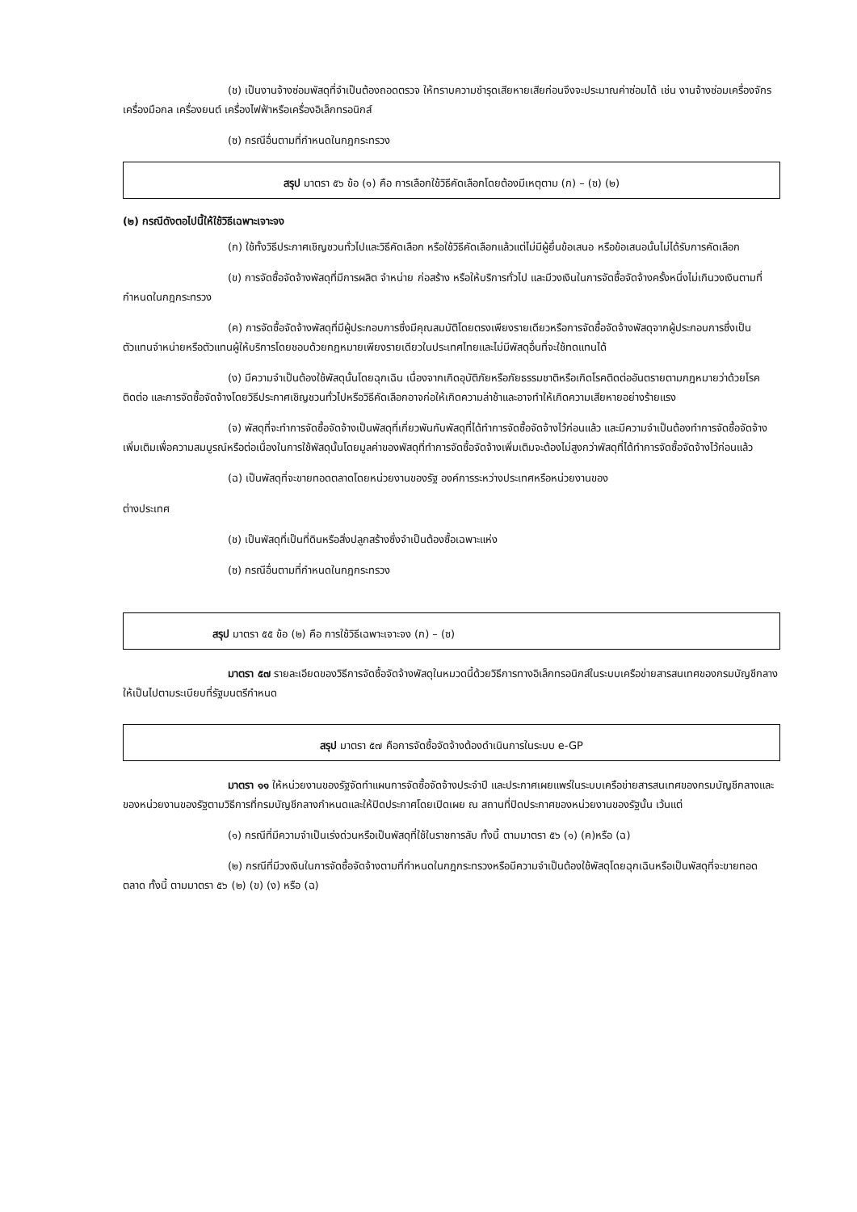(ช) เป็นงานจ้างซ่อมพัสดุที่จำเป็นต้องถอดตรวจ ให้ทราบความชำรุดเสียหายเสียก่อนจึงจะประมาณค่าซ่อมได้ เช่น งานจ้างซ่อมเครื่องจักร เครื่องมือกล เครื่องยนต์ เครื่องไฟฟ้าหรือเครื่องอิเล็กทรอนิกส์
(ซ) กรณีอื่นตามที่กำหนดในกฎกระทรวง
สรุป มาตรา ๕๖ ข้อ (๑) คือ การเลือกใช้วิธีคัดเลือกโดยต้องมีเหตุตาม (ก) – (ซ) (๒)
(๒) กรณีดังตอไปนี้ให้ใช้วิธีเฉพาะเจาะจง
(ก) ใช้ทั้งวิธีประกาศเชิญชวนทั่วไปและวิธีคัดเลือก หรือใช้วิธีคัดเลือกแล้วแต่ไม่มีผู้ยื่นข้อเสนอ หรือข้อเสนอนั้นไม่ได้รับการคัดเลือก
(ข) การจัดซื้อจัดจ้างพัสดุที่มีการผลิต จำหน่าย ก่อสร้าง หรือให้บริการทั่วไป และมีวงเงินในการจัดซื้อจัดจ้างครั้งหนึ่งไม่เกินวงเงินตามที่กำหนดในกฎกระทรวง
(ค) การจัดซื้อจัดจ้างพัสดุที่มีผู้ประกอบการซึ่งมีคุณสมบัติโดยตรงเพียงรายเดียวหรือการจัดซื้อจัดจ้างพัสดุจากผู้ประกอบการซึ่งเป็นตัวแทนจำหน่ายหรือตัวแทนผู้ให้บริการโดยชอบด้วยกฎหมายเพียงรายเดียวในประเทศไทยและไม่มีพัสดุอื่นที่จะใช้ทดแทนได้
(ง) มีความจำเป็นต้องใช้พัสดุนั้นโดยฉุกเฉิน เนื่องจากเกิดอุบัติภัยหรือภัยธรรมชาติหรือเกิดโรคติดต่ออันตรายตามกฎหมายว่าด้วยโรคติดต่อ และการจัดซื้อจัดจ้างโดยวิธีประกาศเชิญชวนทั่วไปหรือวิธีคัดเลือกอาจก่อให้เกิดความล่าช้าและอาจทำให้เกิดความเสียหายอย่างร้ายแรง
(จ) พัสดุที่จะทำการจัดซื้อจัดจ้างเป็นพัสดุที่เกี่ยวพันกับพัสดุที่ได้ทำการจัดซื้อจัดจ้างไว้ก่อนแล้ว และมีความจำเป็นต้องทำการจัดซื้อจัดจ้างเพิ่มเติมเพื่อความสมบูรณ์หรือต่อเนื่องในการใช้พัสดุนั้นโดยมูลค่าของพัสดุที่ทำการจัดซื้อจัดจ้างเพิ่มเติมจะต้องไม่สูงกว่าพัสดุที่ได้ทำการจัดซื้อจัดจ้างไว้ก่อนแล้ว
(ฉ) เป็นพัสดุที่จะขายทอดตลาดโดยหน่วยงานของรัฐ องค์การระหว่างประเทศหรือหน่วยงานของ
ต่างประเทศ
(ช) เป็นพัสดุที่เป็นที่ดินหรือสิ่งปลูกสร้างซึ่งจำเป็นต้องซื้อเฉพาะแห่ง
(ซ) กรณีอื่นตามที่กำหนดในกฎกระทรวง
สรุป มาตรา ๕๕ ข้อ (๒) คือ การใช้วิธีเฉพาะเจาะจง (ก) – (ซ)
มาตรา ๕๗ รายละเอียดของวิธีการจัดซื้อจัดจ้างพัสดุในหมวดนี้ด้วยวิธีการทางอิเล็กทรอนิกส์ในระบบเครือข่ายสารสนเทศของกรมบัญชีกลาง ให้เป็นไปตามระเบียบที่รัฐมนตรีกำหนด
สรุป มาตรา ๕๗ คือการจัดซื้อจัดจ้างต้องดำเนินการในระบบ e-GP
มาตรา ๑๑ ให้หน่วยงานของรัฐจัดทำแผนการจัดซื้อจัดจ้างประจำปี และประกาศเผยแพร่ในระบบเครือข่ายสารสนเทศของกรมบัญชีกลางและของหน่วยงานของรัฐตามวิธีการที่กรมบัญชีกลางกำหนดและให้ปิดประกาศโดยเปิดเผย ณ สถานที่ปิดประกาศของหน่วยงานของรัฐนั้น เว้นแต่
(๑) กรณีที่มีความจำเป็นเร่งด่วนหรือเป็นพัสดุที่ใช้ในราชการลับ ทั้งนี้ ตามมาตรา ๕๖ (๑) (ค)หรือ (ฉ)
(๒) กรณีที่มีวงเงินในการจัดซื้อจัดจ้างตามที่กำหนดในกฎกระทรวงหรือมีความจำเป็นต้องใช้พัสดุโดยฉุกเฉินหรือเป็นพัสดุที่จะขายทอดตลาด ทั้งนี้ ตามมาตรา ๕๖ (๒) (ข) (ง) หรือ (ฉ)